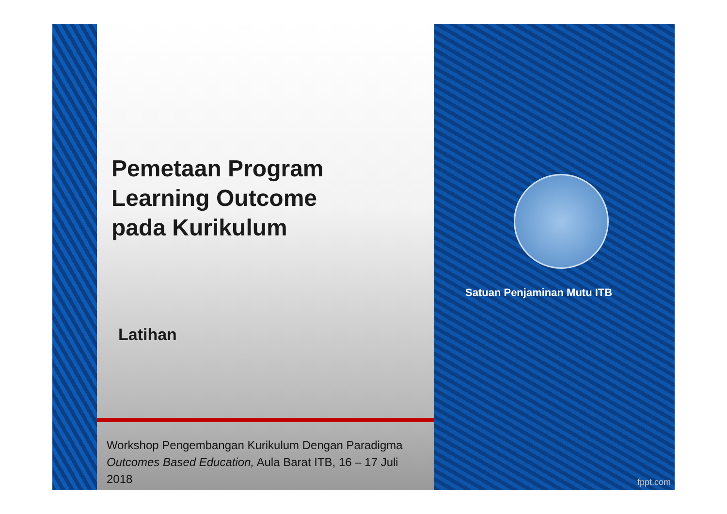Pemetaan Program
Learning Outcome
pada Kurikulum
Latihan
Workshop Pengembangan Kurikulum Dengan Paradigma Outcomes Based Education, Aula Barat ITB, 16 – 17 Juli 2018
Satuan Penjaminan Mutu ITB
fppt.com